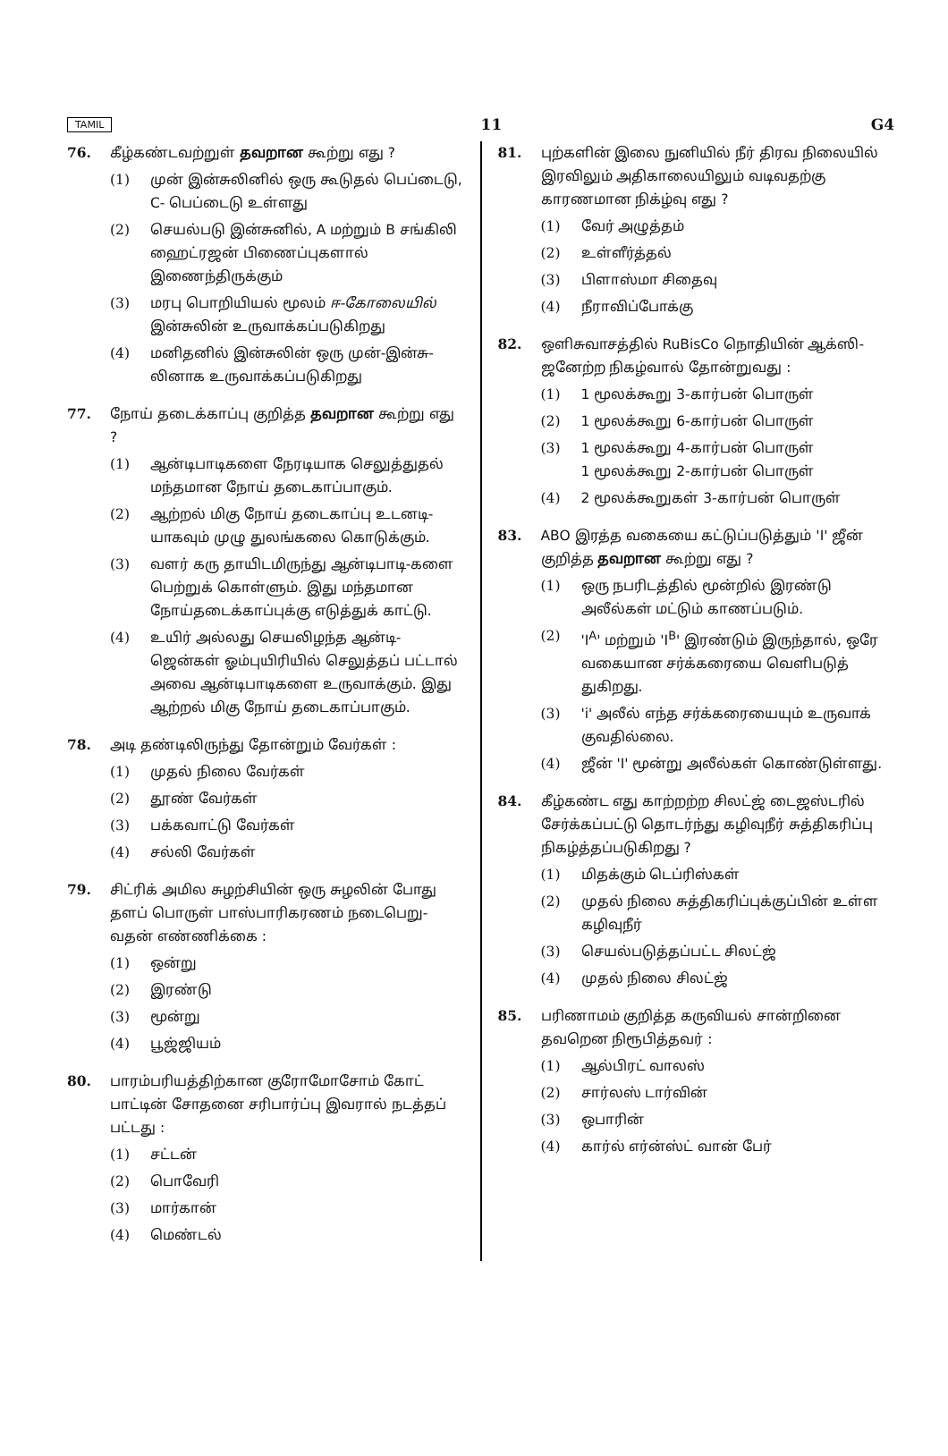TAMIL 11 G4
76. கீழ்கண்டவற்றுள் தவறான கூற்று எது ?
(1) முன் இன்சுலினில் ஒரு கூடுதல் பெப்டைடு, C- பெப்டைடு உள்ளது
(2) செயல்படு இன்சுனில், A மற்றும் B சங்கிலி ஹைட்ரஜன் பிணைப்புகளால் இணைந்திருக்கும்
(3) மரபு பொறியியல் மூலம் ஈ-கோலையில் இன்சுலின் உருவாக்கப்படுகிறது
(4) மனிதனில் இன்சுலின் ஒரு முன்-இன்சு-லினாக உருவாக்கப்படுகிறது
77. நோய் தடைக்காப்பு குறித்த தவறான கூற்று எது ?
(1) ஆன்டிபாடிகளை நேரடியாக செலுத்துதல் மந்தமான நோய் தடைகாப்பாகும்.
(2) ஆற்றல் மிகு நோய் தடைகாப்பு உடனடி-யாகவும் முழு துலங்கலை கொடுக்கும்.
(3) வளர் கரு தாயிடமிருந்து ஆன்டிபாடி-களை பெற்றுக் கொள்ளும். இது மந்தமான நோய்தடைக்காப்புக்கு எடுத்துக் காட்டு.
(4) உயிர் அல்லது செயலிழந்த ஆன்டி-ஜென்கள் ஓம்புயிரியில் செலுத்தப் பட்டால் அவை ஆன்டிபாடிகளை உருவாக்கும். இது ஆற்றல் மிகு நோய் தடைகாப்பாகும்.
78. அடி தண்டிலிருந்து தோன்றும் வேர்கள் :
(1) முதல் நிலை வேர்கள்
(2) தூண் வேர்கள்
(3) பக்கவாட்டு வேர்கள்
(4) சல்லி வேர்கள்
79. சிட்ரிக் அமில சுழற்சியின் ஒரு சுழலின் போது தளப் பொருள் பாஸ்பாரிகரணம் நடைபெறு-வதன் எண்ணிக்கை :
(1) ஒன்று
(2) இரண்டு
(3) மூன்று
(4) பூஜ்ஜியம்
80. பாரம்பரியத்திற்கான குரோமோசோம் கோட் பாட்டின் சோதனை சரிபார்ப்பு இவரால் நடத்தப் பட்டது :
(1) சட்டன்
(2) பொவேரி
(3) மார்கான்
(4) மெண்டல்
81. புற்களின் இலை நுனியில் நீர் திரவ நிலையில் இரவிலும் அதிகாலையிலும் வடிவதற்கு காரணமான நிக்ழ்வு எது ?
(1) வேர் அழுத்தம்
(2) உள்ளீர்த்தல்
(3) பிளாஸ்மா சிதைவு
(4) நீராவிப்போக்கு
82. ஒளிசுவாசத்தில் RuBisCo நொதியின் ஆக்ஸி-ஜனேற்ற நிகழ்வால் தோன்றுவது :
(1) 1 மூலக்கூறு 3-கார்பன் பொருள்
(2) 1 மூலக்கூறு 6-கார்பன் பொருள்
(3) 1 மூலக்கூறு 4-கார்பன் பொருள்
1 மூலக்கூறு 2-கார்பன் பொருள்
(4) 2 மூலக்கூறுகள் 3-கார்பன் பொருள்
83. ABO இரத்த வகையை கட்டுப்படுத்தும் 'I' ஜீன் குறித்த தவறான கூற்று எது ?
(1) ஒரு நபரிடத்தில் மூன்றில் இரண்டு அலீல்கள் மட்டும் காணப்படும்.
(2) 'I<sup>A</sup>' மற்றும் 'I<sup>B</sup>' இரண்டும் இருந்தால், ஒரே வகையான சர்க்கரையை வெளிபடுத் துகிறது.
(3) 'i' அலீல் எந்த சர்க்கரையையும் உருவாக் குவதில்லை.
(4) ஜீன் 'I' மூன்று அலீல்கள் கொண்டுள்ளது.
84. கீழ்கண்ட எது காற்றற்ற சிலட்ஜ் டைஜஸ்டரில் சேர்க்கப்பட்டு தொடர்ந்து கழிவுநீர் சுத்திகரிப்பு நிகழ்த்தப்படுகிறது ?
(1) மிதக்கும் டெப்ரிஸ்கள்
(2) முதல் நிலை சுத்திகரிப்புக்குப்பின் உள்ள கழிவுநீர்
(3) செயல்படுத்தப்பட்ட சிலட்ஜ்
(4) முதல் நிலை சிலட்ஜ்
85. பரிணாமம் குறித்த கருவியல் சான்றினை தவறென நிரூபித்தவர் :
(1) ஆல்பிரட் வாலஸ்
(2) சார்லஸ் டார்வின்
(3) ஒபாரின்
(4) கார்ல் எர்ன்ஸ்ட் வான் பேர்